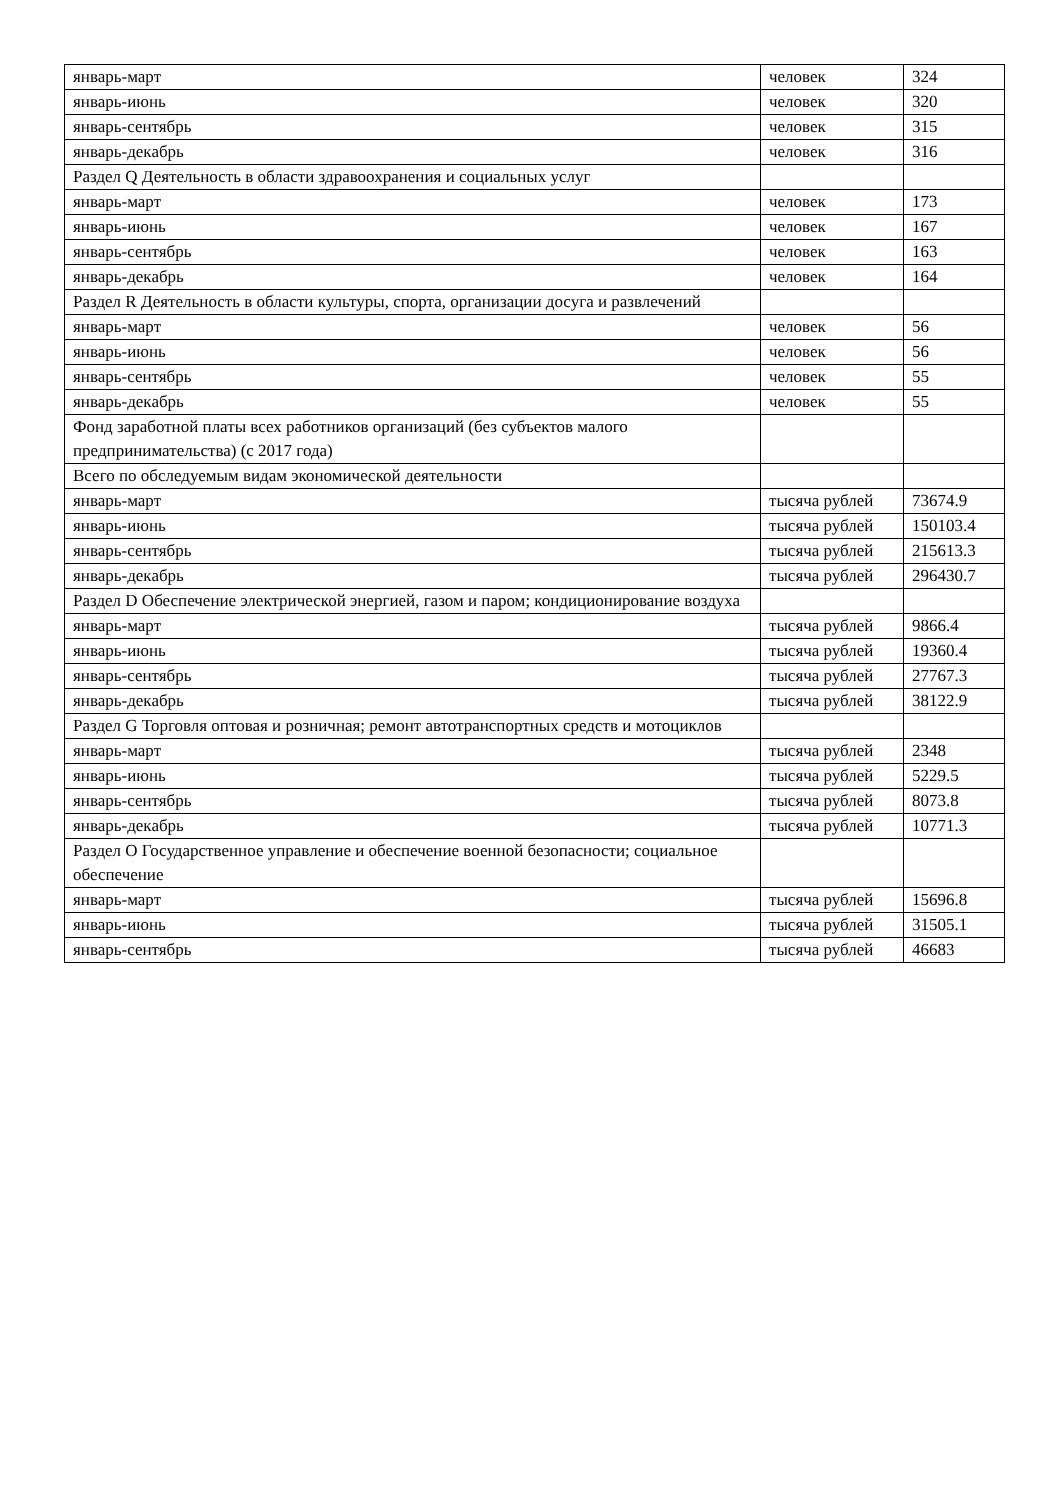| январь-март | человек | 324 |
| январь-июнь | человек | 320 |
| январь-сентябрь | человек | 315 |
| январь-декабрь | человек | 316 |
| Раздел Q Деятельность в области здравоохранения и социальных услуг | | |
| январь-март | человек | 173 |
| январь-июнь | человек | 167 |
| январь-сентябрь | человек | 163 |
| январь-декабрь | человек | 164 |
| Раздел R Деятельность в области культуры, спорта, организации досуга и развлечений | | |
| январь-март | человек | 56 |
| январь-июнь | человек | 56 |
| январь-сентябрь | человек | 55 |
| январь-декабрь | человек | 55 |
| Фонд заработной платы всех работников организаций (без субъектов малого предпринимательства) (с 2017 года) | | |
| Всего по обследуемым видам экономической деятельности | | |
| январь-март | тысяча рублей | 73674.9 |
| январь-июнь | тысяча рублей | 150103.4 |
| январь-сентябрь | тысяча рублей | 215613.3 |
| январь-декабрь | тысяча рублей | 296430.7 |
| Раздел D Обеспечение электрической энергией, газом и паром; кондиционирование воздуха | | |
| январь-март | тысяча рублей | 9866.4 |
| январь-июнь | тысяча рублей | 19360.4 |
| январь-сентябрь | тысяча рублей | 27767.3 |
| январь-декабрь | тысяча рублей | 38122.9 |
| Раздел G Торговля оптовая и розничная; ремонт автотранспортных средств и мотоциклов | | |
| январь-март | тысяча рублей | 2348 |
| январь-июнь | тысяча рублей | 5229.5 |
| январь-сентябрь | тысяча рублей | 8073.8 |
| январь-декабрь | тысяча рублей | 10771.3 |
| Раздел O Государственное управление и обеспечение военной безопасности; социальное обеспечение | | |
| январь-март | тысяча рублей | 15696.8 |
| январь-июнь | тысяча рублей | 31505.1 |
| январь-сентябрь | тысяча рублей | 46683 |